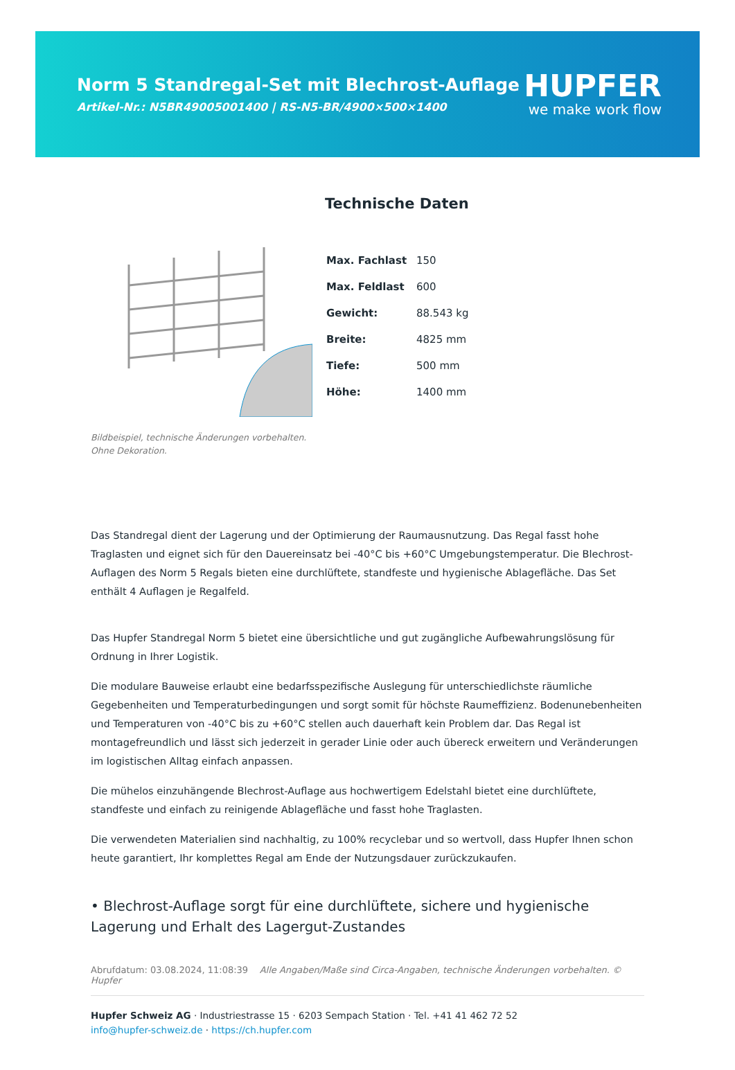Norm 5 Standregal-Set mit Blechrost-Auflage
Artikel-Nr.: N5BR49005001400 | RS-N5-BR/4900×500×1400
HUPFER
we make work flow
Bildbeispiel, technische Änderungen vorbehalten.
Ohne Dekoration.
Technische Daten
| Max. Fachlast | 150 |
| Max. Feldlast | 600 |
| Gewicht: | 88.543 kg |
| Breite: | 4825 mm |
| Tiefe: | 500 mm |
| Höhe: | 1400 mm |
Das Standregal dient der Lagerung und der Optimierung der Raumausnutzung. Das Regal fasst hohe Traglasten und eignet sich für den Dauereinsatz bei -40°C bis +60°C Umgebungstemperatur. Die Blechrost-Auflagen des Norm 5 Regals bieten eine durchlüftete, standfeste und hygienische Ablagefläche. Das Set enthält 4 Auflagen je Regalfeld.
Das Hupfer Standregal Norm 5 bietet eine übersichtliche und gut zugängliche Aufbewahrungslösung für Ordnung in Ihrer Logistik.
Die modulare Bauweise erlaubt eine bedarfsspezifische Auslegung für unterschiedlichste räumliche Gegebenheiten und Temperaturbedingungen und sorgt somit für höchste Raumeffizienz. Bodenunebenheiten und Temperaturen von -40°C bis zu +60°C stellen auch dauerhaft kein Problem dar. Das Regal ist montagefreundlich und lässt sich jederzeit in gerader Linie oder auch übereck erweitern und Veränderungen im logistischen Alltag einfach anpassen.
Die mühelos einzuhängende Blechrost-Auflage aus hochwertigem Edelstahl bietet eine durchlüftete, standfeste und einfach zu reinigende Ablagefläche und fasst hohe Traglasten.
Die verwendeten Materialien sind nachhaltig, zu 100% recyclebar und so wertvoll, dass Hupfer Ihnen schon heute garantiert, Ihr komplettes Regal am Ende der Nutzungsdauer zurückzukaufen.
• Blechrost-Auflage sorgt für eine durchlüftete, sichere und hygienische Lagerung und Erhalt des Lagergut-Zustandes
Abrufdatum: 03.08.2024, 11:08:39 Alle Angaben/Maße sind Circa-Angaben, technische Änderungen vorbehalten. © Hupfer
Hupfer Schweiz AG · Industriestrasse 15 · 6203 Sempach Station · Tel. +41 41 462 72 52
info@hupfer-schweiz.de · https://ch.hupfer.com